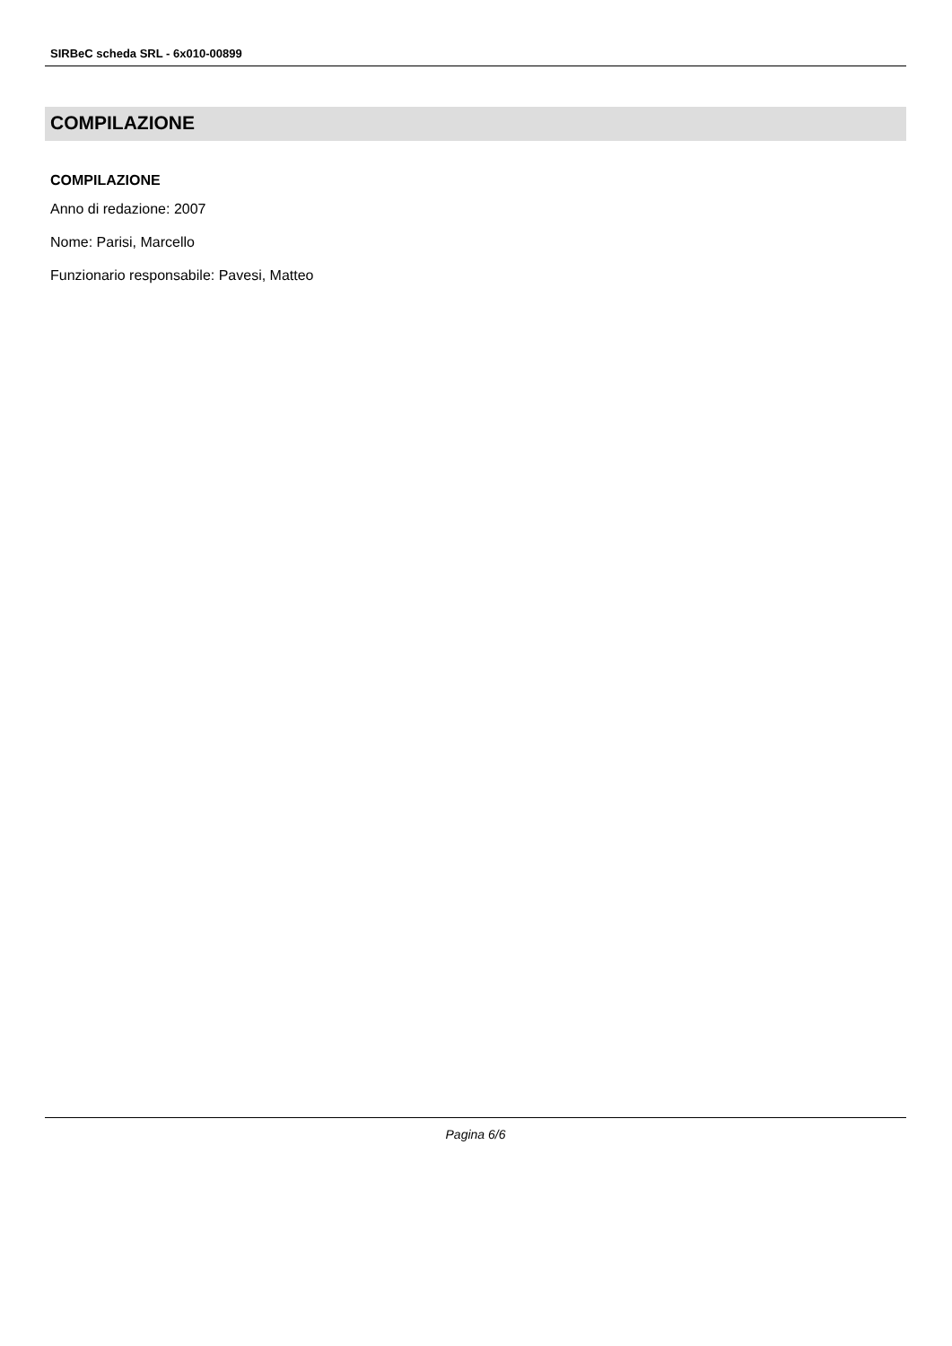SIRBeC scheda SRL - 6x010-00899
COMPILAZIONE
COMPILAZIONE
Anno di redazione: 2007
Nome: Parisi, Marcello
Funzionario responsabile: Pavesi, Matteo
Pagina 6/6